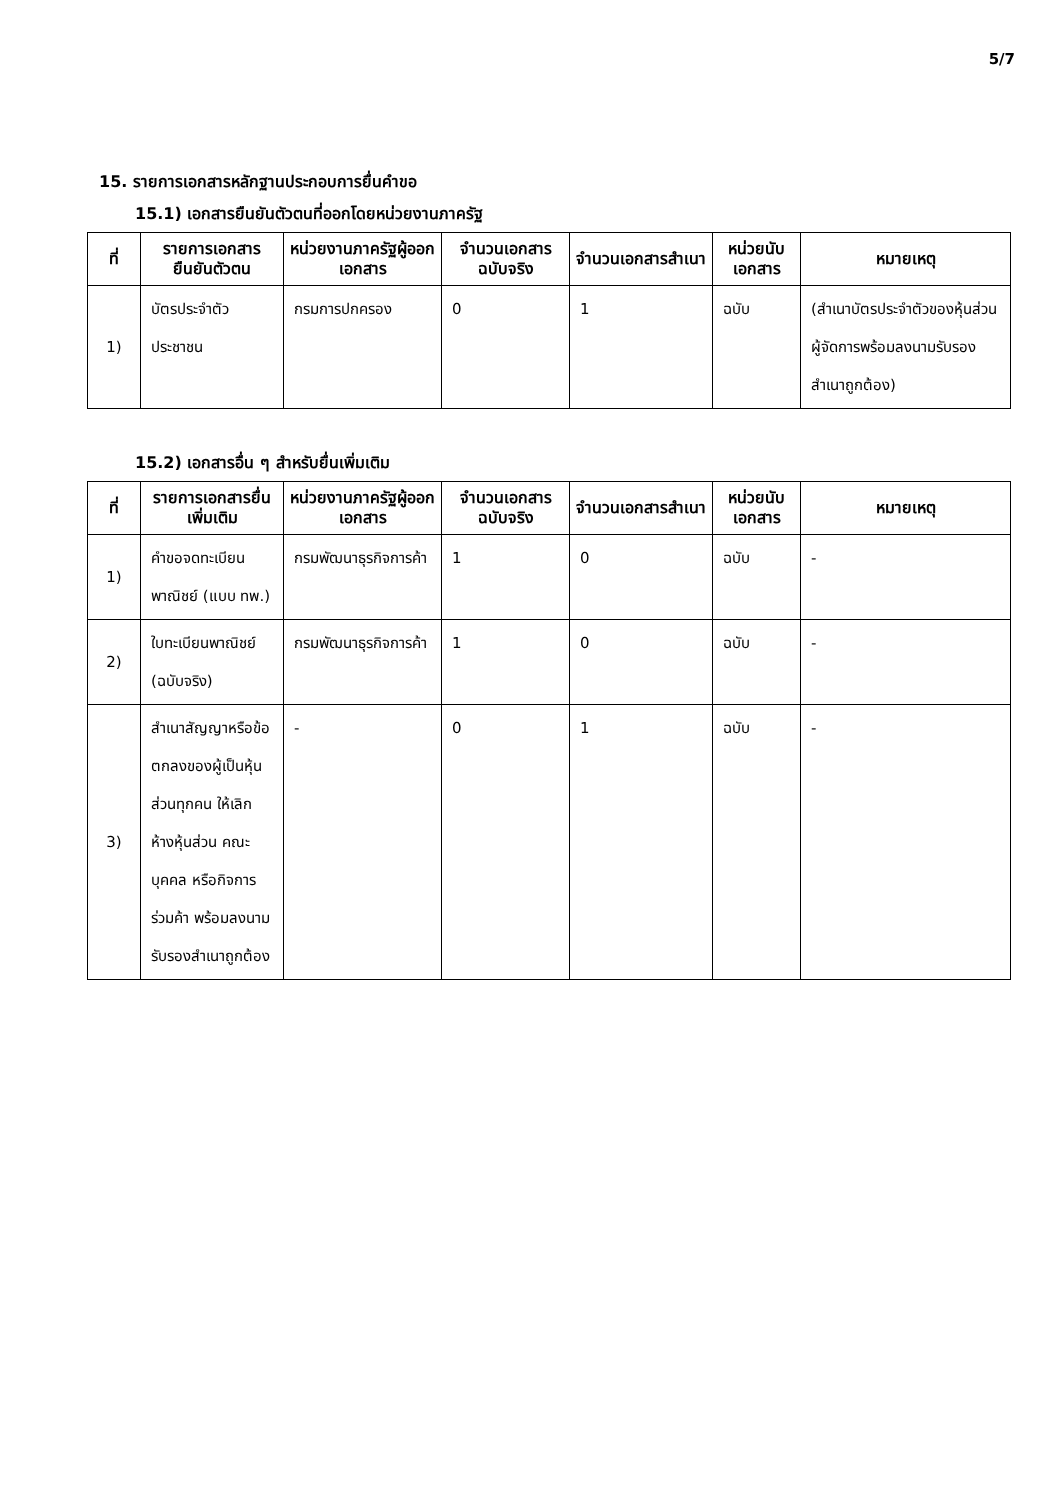5/7
15. รายการเอกสารหลักฐานประกอบการยื่นคำขอ
15.1) เอกสารยืนยันตัวตนที่ออกโดยหน่วยงานภาครัฐ
| ที่ | รายการเอกสารยืนยันตัวตน | หน่วยงานภาครัฐผู้ออกเอกสาร | จำนวนเอกสารฉบับจริง | จำนวนเอกสารสำเนา | หน่วยนับเอกสาร | หมายเหตุ |
| --- | --- | --- | --- | --- | --- | --- |
| 1) | บัตรประจำตัวประชาชน | กรมการปกครอง | 0 | 1 | ฉบับ | (สำเนาบัตรประจำตัวของหุ้นส่วนผู้จัดการพร้อมลงนามรับรองสำเนาถูกต้อง) |
15.2) เอกสารอื่น ๆ สำหรับยื่นเพิ่มเติม
| ที่ | รายการเอกสารยื่นเพิ่มเติม | หน่วยงานภาครัฐผู้ออกเอกสาร | จำนวนเอกสารฉบับจริง | จำนวนเอกสารสำเนา | หน่วยนับเอกสาร | หมายเหตุ |
| --- | --- | --- | --- | --- | --- | --- |
| 1) | คำขอจดทะเบียนพาณิชย์ (แบบ ทพ.) | กรมพัฒนาธุรกิจการค้า | 1 | 0 | ฉบับ | - |
| 2) | ใบทะเบียนพาณิชย์ (ฉบับจริง) | กรมพัฒนาธุรกิจการค้า | 1 | 0 | ฉบับ | - |
| 3) | สำเนาสัญญาหรือข้อตกลงของผู้เป็นหุ้นส่วนทุกคน ให้เลิกห้างหุ้นส่วน คณะบุคคล หรือกิจการร่วมค้า พร้อมลงนามรับรองสำเนาถูกต้อง | - | 0 | 1 | ฉบับ | - |